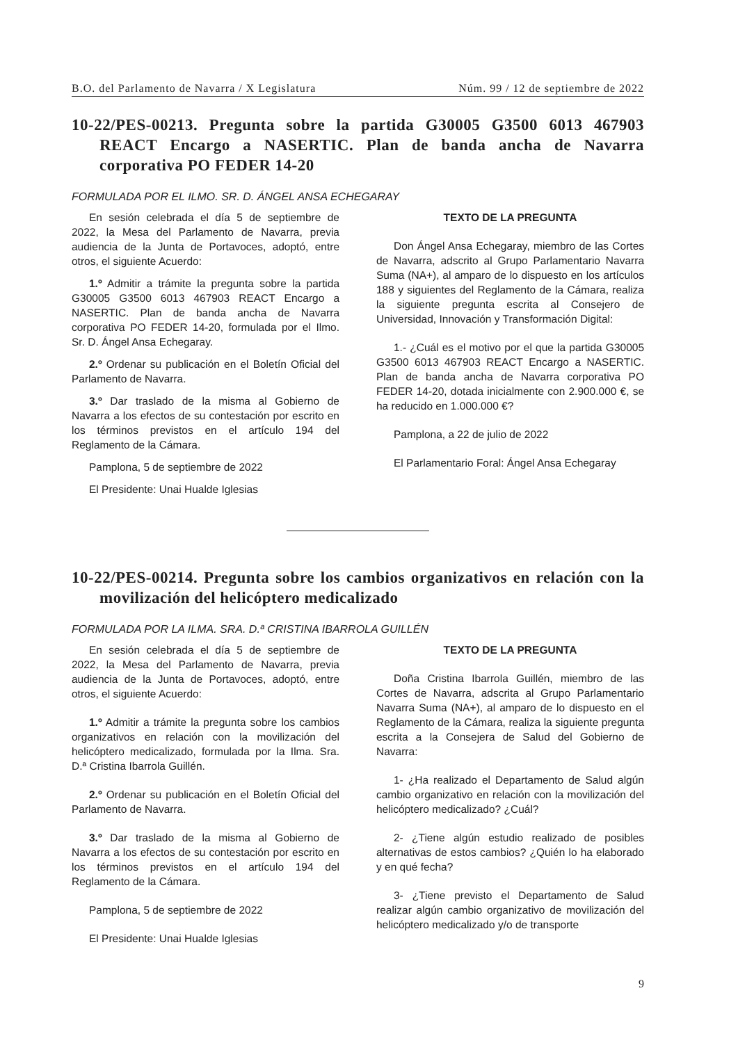B.O. del Parlamento de Navarra / X Legislatura Núm. 99 / 12 de septiembre de 2022
10-22/PES-00213. Pregunta sobre la partida G30005 G3500 6013 467903 REACT Encargo a NASERTIC. Plan de banda ancha de Navarra corporativa PO FEDER 14-20
FORMULADA POR EL ILMO. SR. D. ÁNGEL ANSA ECHEGARAY
En sesión celebrada el día 5 de septiembre de 2022, la Mesa del Parlamento de Navarra, previa audiencia de la Junta de Portavoces, adoptó, entre otros, el siguiente Acuerdo:
1.º Admitir a trámite la pregunta sobre la partida G30005 G3500 6013 467903 REACT Encargo a NASERTIC. Plan de banda ancha de Navarra corporativa PO FEDER 14-20, formulada por el Ilmo. Sr. D. Ángel Ansa Echegaray.
2.º Ordenar su publicación en el Boletín Oficial del Parlamento de Navarra.
3.º Dar traslado de la misma al Gobierno de Navarra a los efectos de su contestación por escrito en los términos previstos en el artículo 194 del Reglamento de la Cámara.
Pamplona, 5 de septiembre de 2022
El Presidente: Unai Hualde Iglesias
TEXTO DE LA PREGUNTA
Don Ángel Ansa Echegaray, miembro de las Cortes de Navarra, adscrito al Grupo Parlamentario Navarra Suma (NA+), al amparo de lo dispuesto en los artículos 188 y siguientes del Reglamento de la Cámara, realiza la siguiente pregunta escrita al Consejero de Universidad, Innovación y Transformación Digital:
1.- ¿Cuál es el motivo por el que la partida G30005 G3500 6013 467903 REACT Encargo a NASERTIC. Plan de banda ancha de Navarra corporativa PO FEDER 14-20, dotada inicialmente con 2.900.000 €, se ha reducido en 1.000.000 €?
Pamplona, a 22 de julio de 2022
El Parlamentario Foral: Ángel Ansa Echegaray
10-22/PES-00214. Pregunta sobre los cambios organizativos en relación con la movilización del helicóptero medicalizado
FORMULADA POR LA ILMA. SRA. D.ª CRISTINA IBARROLA GUILLÉN
En sesión celebrada el día 5 de septiembre de 2022, la Mesa del Parlamento de Navarra, previa audiencia de la Junta de Portavoces, adoptó, entre otros, el siguiente Acuerdo:
1.º Admitir a trámite la pregunta sobre los cambios organizativos en relación con la movilización del helicóptero medicalizado, formulada por la Ilma. Sra. D.ª Cristina Ibarrola Guillén.
2.º Ordenar su publicación en el Boletín Oficial del Parlamento de Navarra.
3.º Dar traslado de la misma al Gobierno de Navarra a los efectos de su contestación por escrito en los términos previstos en el artículo 194 del Reglamento de la Cámara.
Pamplona, 5 de septiembre de 2022
El Presidente: Unai Hualde Iglesias
TEXTO DE LA PREGUNTA
Doña Cristina Ibarrola Guillén, miembro de las Cortes de Navarra, adscrita al Grupo Parlamentario Navarra Suma (NA+), al amparo de lo dispuesto en el Reglamento de la Cámara, realiza la siguiente pregunta escrita a la Consejera de Salud del Gobierno de Navarra:
1- ¿Ha realizado el Departamento de Salud algún cambio organizativo en relación con la movilización del helicóptero medicalizado? ¿Cuál?
2- ¿Tiene algún estudio realizado de posibles alternativas de estos cambios? ¿Quién lo ha elaborado y en qué fecha?
3- ¿Tiene previsto el Departamento de Salud realizar algún cambio organizativo de movilización del helicóptero medicalizado y/o de transporte
9